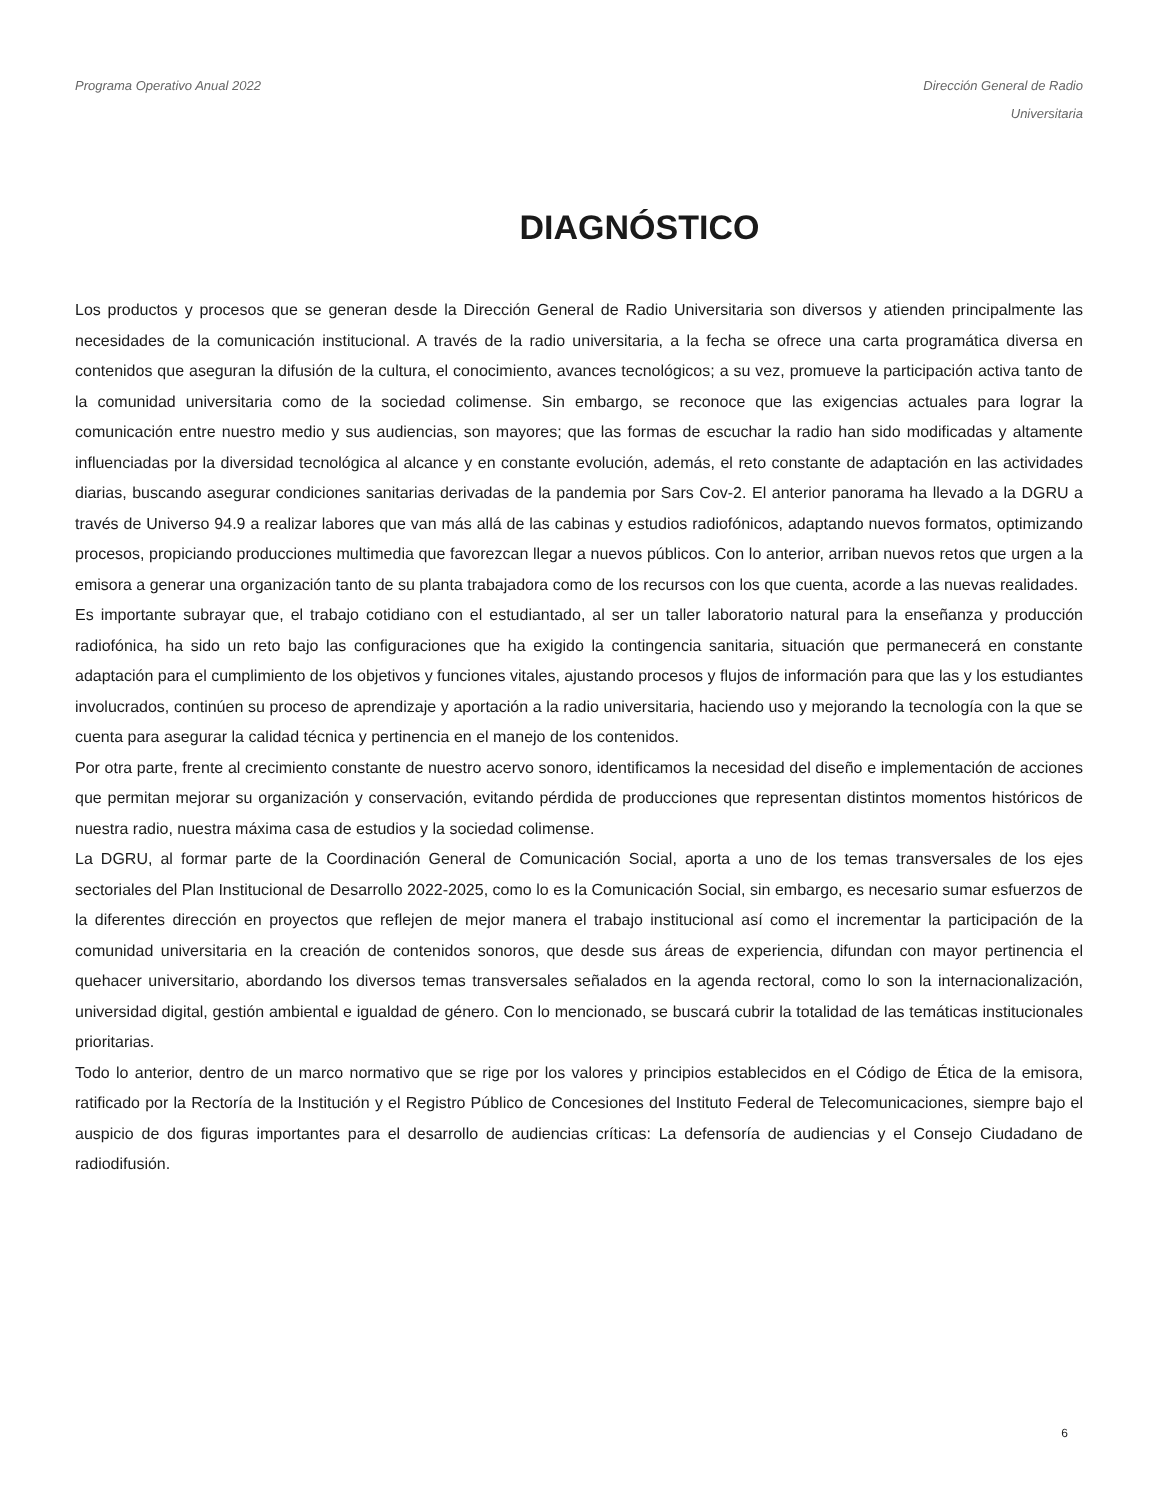Programa Operativo Anual 2022 Dirección General de Radio
Universitaria
DIAGNÓSTICO
Los productos y procesos que se generan desde la Dirección General de Radio Universitaria son diversos y atienden principalmente las necesidades de la comunicación institucional. A través de la radio universitaria, a la fecha se ofrece una carta programática diversa en contenidos que aseguran la difusión de la cultura, el conocimiento, avances tecnológicos; a su vez, promueve la participación activa tanto de la comunidad universitaria como de la sociedad colimense. Sin embargo, se reconoce que las exigencias actuales para lograr la comunicación entre nuestro medio y sus audiencias, son mayores; que las formas de escuchar la radio han sido modificadas y altamente influenciadas por la diversidad tecnológica al alcance y en constante evolución, además, el reto constante de adaptación en las actividades diarias, buscando asegurar condiciones sanitarias derivadas de la pandemia por Sars Cov-2. El anterior panorama ha llevado a la DGRU a través de Universo 94.9 a realizar labores que van más allá de las cabinas y estudios radiofónicos, adaptando nuevos formatos, optimizando procesos, propiciando producciones multimedia que favorezcan llegar a nuevos públicos. Con lo anterior, arriban nuevos retos que urgen a la emisora a generar una organización tanto de su planta trabajadora como de los recursos con los que cuenta, acorde a las nuevas realidades.
Es importante subrayar que, el trabajo cotidiano con el estudiantado, al ser un taller laboratorio natural para la enseñanza y producción radiofónica, ha sido un reto bajo las configuraciones que ha exigido la contingencia sanitaria, situación que permanecerá en constante adaptación para el cumplimiento de los objetivos y funciones vitales, ajustando procesos y flujos de información para que las y los estudiantes involucrados, continúen su proceso de aprendizaje y aportación a la radio universitaria, haciendo uso y mejorando la tecnología con la que se cuenta para asegurar la calidad técnica y pertinencia en el manejo de los contenidos.
Por otra parte, frente al crecimiento constante de nuestro acervo sonoro, identificamos la necesidad del diseño e implementación de acciones que permitan mejorar su organización y conservación, evitando pérdida de producciones que representan distintos momentos históricos de nuestra radio, nuestra máxima casa de estudios y la sociedad colimense.
La DGRU, al formar parte de la Coordinación General de Comunicación Social, aporta a uno de los temas transversales de los ejes sectoriales del Plan Institucional de Desarrollo 2022-2025, como lo es la Comunicación Social, sin embargo, es necesario sumar esfuerzos de la diferentes dirección en proyectos que reflejen de mejor manera el trabajo institucional así como el incrementar la participación de la comunidad universitaria en la creación de contenidos sonoros, que desde sus áreas de experiencia, difundan con mayor pertinencia el quehacer universitario, abordando los diversos temas transversales señalados en la agenda rectoral, como lo son la internacionalización, universidad digital, gestión ambiental e igualdad de género. Con lo mencionado, se buscará cubrir la totalidad de las temáticas institucionales prioritarias.
Todo lo anterior, dentro de un marco normativo que se rige por los valores y principios establecidos en el Código de Ética de la emisora, ratificado por la Rectoría de la Institución y el Registro Público de Concesiones del Instituto Federal de Telecomunicaciones, siempre bajo el auspicio de dos figuras importantes para el desarrollo de audiencias críticas: La defensoría de audiencias y el Consejo Ciudadano de radiodifusión.
6